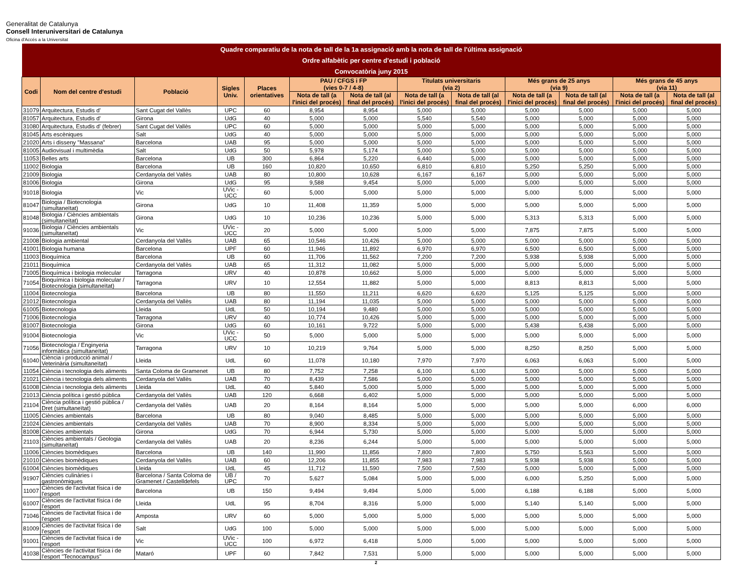Generalitat de Catalunya
Consell Interuniversitari de Catalunya
Oficina d'Accés a la Universitat
| Quadre comparatiu de la nota de tall de la 1a assignació amb la nota de tall de l'última assignació | | | | | | | | | | | | |
| --- | --- | --- | --- | --- | --- | --- | --- | --- | --- | --- | --- | --- |
| Ordre alfabètic per centre d'estudi i població | | | | | | | | | | | | |
| Convocatòria juny 2015 | | | | | | | | | | | | |
| Codi | Nom del centre d'estudi | Població | Sigles Univ. | Places orientatives | PAU / CFGS i FP (vies 0-7 / 4-8) | | Titulats universitaris (via 2) | | Més grans de 25 anys (via 9) | | Més grans de 45 anys (via 11) | |
| | | | | | Nota de tall (a l'inici del procés) | Nota de tall (al final del procés) | Nota de tall (a l'inici del procés) | Nota de tall (al final del procés) | Nota de tall (a l'inici del procés) | Nota de tall (al final del procés) | Nota de tall (a l'inici del procés) | Nota de tall (al final del procés) |
| 31079 | Arquitectura, Estudis d' | Sant Cugat del Vallès | UPC | 60 | 8,954 | 8,954 | 5,000 | 5,000 | 5,000 | 5,000 | 5,000 | 5,000 |
| 81057 | Arquitectura, Estudis d' | Girona | UdG | 40 | 5,000 | 5,000 | 5,540 | 5,540 | 5,000 | 5,000 | 5,000 | 5,000 |
| 31080 | Arquitectura, Estudis d' (febrer) | Sant Cugat del Vallès | UPC | 60 | 5,000 | 5,000 | 5,000 | 5,000 | 5,000 | 5,000 | 5,000 | 5,000 |
| 81045 | Arts escèniques | Salt | UdG | 40 | 5,000 | 5,000 | 5,000 | 5,000 | 5,000 | 5,000 | 5,000 | 5,000 |
| 21020 | Arts i disseny "Massana" | Barcelona | UAB | 95 | 5,000 | 5,000 | 5,000 | 5,000 | 5,000 | 5,000 | 5,000 | 5,000 |
| 81005 | Audiovisual i multimèdia | Salt | UdG | 50 | 5,978 | 5,174 | 5,000 | 5,000 | 5,000 | 5,000 | 5,000 | 5,000 |
| 11053 | Belles arts | Barcelona | UB | 300 | 6,864 | 5,220 | 6,440 | 5,000 | 5,000 | 5,000 | 5,000 | 5,000 |
| 11002 | Biologia | Barcelona | UB | 160 | 10,820 | 10,650 | 6,810 | 6,810 | 5,250 | 5,250 | 5,000 | 5,000 |
| 21009 | Biologia | Cerdanyola del Vallès | UAB | 80 | 10,800 | 10,628 | 6,167 | 6,167 | 5,000 | 5,000 | 5,000 | 5,000 |
| 81006 | Biologia | Girona | UdG | 95 | 9,588 | 9,454 | 5,000 | 5,000 | 5,000 | 5,000 | 5,000 | 5,000 |
| 91018 | Biologia | Vic | UVic - UCC | 60 | 5,000 | 5,000 | 5,000 | 5,000 | 5,000 | 5,000 | 5,000 | 5,000 |
| 81047 | Biologia / Biotecnologia (simultaneïtat) | Girona | UdG | 10 | 11,408 | 11,359 | 5,000 | 5,000 | 5,000 | 5,000 | 5,000 | 5,000 |
| 81048 | Biologia / Ciències ambientals (simultaneïtat) | Girona | UdG | 10 | 10,236 | 10,236 | 5,000 | 5,000 | 5,313 | 5,313 | 5,000 | 5,000 |
| 91036 | Biologia / Ciències ambientals (simultaneïtat) | Vic | UVic - UCC | 20 | 5,000 | 5,000 | 5,000 | 5,000 | 7,875 | 7,875 | 5,000 | 5,000 |
| 21008 | Biologia ambiental | Cerdanyola del Vallès | UAB | 65 | 10,546 | 10,426 | 5,000 | 5,000 | 5,000 | 5,000 | 5,000 | 5,000 |
| 41001 | Biologia humana | Barcelona | UPF | 60 | 11,946 | 11,892 | 6,970 | 6,970 | 6,500 | 6,500 | 5,000 | 5,000 |
| 11003 | Bioquímica | Barcelona | UB | 60 | 11,706 | 11,562 | 7,200 | 7,200 | 5,938 | 5,938 | 5,000 | 5,000 |
| 21011 | Bioquímica | Cerdanyola del Vallès | UAB | 65 | 11,312 | 11,082 | 5,000 | 5,000 | 5,000 | 5,000 | 5,000 | 5,000 |
| 71005 | Bioquímica i biologia molecular | Tarragona | URV | 40 | 10,878 | 10,662 | 5,000 | 5,000 | 5,000 | 5,000 | 5,000 | 5,000 |
| 71054 | Bioquímica i biologia molecular / Biotecnologia (simultaneïtat) | Tarragona | URV | 10 | 12,554 | 11,882 | 5,000 | 5,000 | 8,813 | 8,813 | 5,000 | 5,000 |
| 11004 | Biotecnologia | Barcelona | UB | 80 | 11,550 | 11,211 | 6,620 | 6,620 | 5,125 | 5,125 | 5,000 | 5,000 |
| 21012 | Biotecnologia | Cerdanyola del Vallès | UAB | 80 | 11,194 | 11,035 | 5,000 | 5,000 | 5,000 | 5,000 | 5,000 | 5,000 |
| 61005 | Biotecnologia | Lleida | UdL | 50 | 10,194 | 9,480 | 5,000 | 5,000 | 5,000 | 5,000 | 5,000 | 5,000 |
| 71006 | Biotecnologia | Tarragona | URV | 40 | 10,774 | 10,426 | 5,000 | 5,000 | 5,000 | 5,000 | 5,000 | 5,000 |
| 81007 | Biotecnologia | Girona | UdG | 60 | 10,161 | 9,722 | 5,000 | 5,000 | 5,438 | 5,438 | 5,000 | 5,000 |
| 91004 | Biotecnologia | Vic | UVic - UCC | 50 | 5,000 | 5,000 | 5,000 | 5,000 | 5,000 | 5,000 | 5,000 | 5,000 |
| 71056 | Biotecnologia / Enginyeria informàtica (simultaneïtat) | Tarragona | URV | 10 | 10,219 | 9,764 | 5,000 | 5,000 | 8,250 | 8,250 | 5,000 | 5,000 |
| 61040 | Ciència i producció animal / Veterinària (simultaneïtat) | Lleida | UdL | 60 | 11,078 | 10,180 | 7,970 | 7,970 | 6,063 | 6,063 | 5,000 | 5,000 |
| 11054 | Ciència i tecnologia dels aliments | Santa Coloma de Gramenet | UB | 80 | 7,752 | 7,258 | 6,100 | 6,100 | 5,000 | 5,000 | 5,000 | 5,000 |
| 21021 | Ciència i tecnologia dels aliments | Cerdanyola del Vallès | UAB | 70 | 8,439 | 7,586 | 5,000 | 5,000 | 5,000 | 5,000 | 5,000 | 5,000 |
| 61008 | Ciència i tecnologia dels aliments | Lleida | UdL | 40 | 5,840 | 5,000 | 5,000 | 5,000 | 5,000 | 5,000 | 5,000 | 5,000 |
| 21013 | Ciència política i gestió pública | Cerdanyola del Vallès | UAB | 120 | 6,668 | 6,402 | 5,000 | 5,000 | 5,000 | 5,000 | 5,000 | 5,000 |
| 21104 | Ciència política i gestió pública / Dret (simultaneïtat) | Cerdanyola del Vallès | UAB | 20 | 8,164 | 8,164 | 5,000 | 5,000 | 5,000 | 5,000 | 6,000 | 6,000 |
| 11005 | Ciències ambientals | Barcelona | UB | 80 | 9,040 | 8,485 | 5,000 | 5,000 | 5,000 | 5,000 | 5,000 | 5,000 |
| 21024 | Ciències ambientals | Cerdanyola del Vallès | UAB | 70 | 8,900 | 8,334 | 5,000 | 5,000 | 5,000 | 5,000 | 5,000 | 5,000 |
| 81008 | Ciències ambientals | Girona | UdG | 70 | 6,944 | 5,730 | 5,000 | 5,000 | 5,000 | 5,000 | 5,000 | 5,000 |
| 21103 | Ciències ambientals / Geologia (simultaneïtat) | Cerdanyola del Vallès | UAB | 20 | 8,236 | 6,244 | 5,000 | 5,000 | 5,000 | 5,000 | 5,000 | 5,000 |
| 11006 | Ciències biomèdiques | Barcelona | UB | 140 | 11,990 | 11,856 | 7,800 | 7,800 | 5,750 | 5,563 | 5,000 | 5,000 |
| 21010 | Ciències biomèdiques | Cerdanyola del Vallès | UAB | 60 | 12,206 | 11,855 | 7,983 | 7,983 | 5,938 | 5,938 | 5,000 | 5,000 |
| 61004 | Ciències biomèdiques | Lleida | UdL | 45 | 11,712 | 11,590 | 7,500 | 7,500 | 5,000 | 5,000 | 5,000 | 5,000 |
| 91907 | Ciències culinàries i gastronòmiques | Barcelona / Santa Coloma de Gramenet / Castelldefels | UB / UPC | 70 | 5,627 | 5,084 | 5,000 | 5,000 | 6,000 | 5,250 | 5,000 | 5,000 |
| 11007 | Ciències de l'activitat física i de l'esport | Barcelona | UB | 150 | 9,494 | 9,494 | 5,000 | 5,000 | 6,188 | 6,188 | 5,000 | 5,000 |
| 61007 | Ciències de l'activitat física i de l'esport | Lleida | UdL | 95 | 8,704 | 8,316 | 5,000 | 5,000 | 5,140 | 5,140 | 5,000 | 5,000 |
| 71046 | Ciències de l'activitat física i de l'esport | Amposta | URV | 60 | 5,000 | 5,000 | 5,000 | 5,000 | 5,000 | 5,000 | 5,000 | 5,000 |
| 81009 | Ciències de l'activitat física i de l'esport | Salt | UdG | 100 | 5,000 | 5,000 | 5,000 | 5,000 | 5,000 | 5,000 | 5,000 | 5,000 |
| 91001 | Ciències de l'activitat física i de l'esport | Vic | UVic - UCC | 100 | 6,972 | 6,418 | 5,000 | 5,000 | 5,000 | 5,000 | 5,000 | 5,000 |
| 41038 | Ciències de l'activitat física i de l'esport "Tecnocampus" | Mataró | UPF | 60 | 7,842 | 7,531 | 5,000 | 5,000 | 5,000 | 5,000 | 5,000 | 5,000 |
2